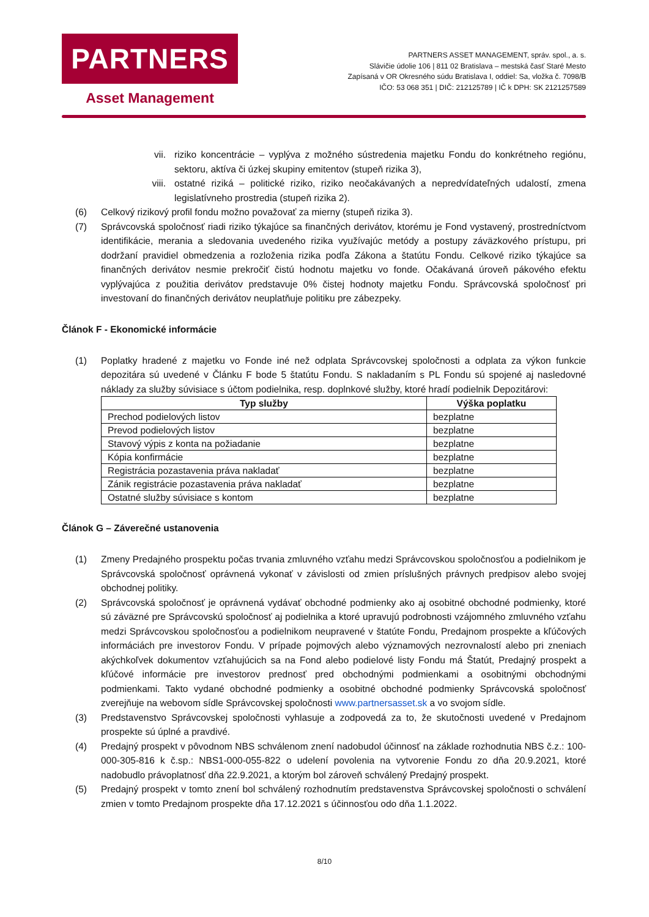PARTNERS
Asset Management
PARTNERS ASSET MANAGEMENT, správ. spol., a. s.
Slávičie údolie 106 | 811 02 Bratislava – mestská časť Staré Mesto
Zapísaná v OR Okresného súdu Bratislava I, oddiel: Sa, vložka č. 7098/B
IČO: 53 068 351 | DIČ: 212125789 | IČ k DPH: SK 2121257589
vii. riziko koncentrácie – vyplýva z možného sústredenia majetku Fondu do konkrétneho regiónu, sektoru, aktíva či úzkej skupiny emitentov (stupeň rizika 3),
viii. ostatné riziká – politické riziko, riziko neočakávaných a nepredvídateľných udalostí, zmena legislatívneho prostredia (stupeň rizika 2).
(6) Celkový rizikový profil fondu možno považovať za mierny (stupeň rizika 3).
(7) Správcovská spoločnosť riadi riziko týkajúce sa finančných derivátov, ktorému je Fond vystavený, prostredníctvom identifikácie, merania a sledovania uvedeného rizika využívajúc metódy a postupy záväzkového prístupu, pri dodržaní pravidiel obmedzenia a rozloženia rizika podľa Zákona a štatútu Fondu. Celkové riziko týkajúce sa finančných derivátov nesmie prekročiť čistú hodnotu majetku vo fonde. Očakávaná úroveň pákového efektu vyplývajúca z použitia derivátov predstavuje 0% čistej hodnoty majetku Fondu. Správcovská spoločnosť pri investovaní do finančných derivátov neuplatňuje politiku pre zábezpeky.
Článok F - Ekonomické informácie
(1) Poplatky hradené z majetku vo Fonde iné než odplata Správcovskej spoločnosti a odplata za výkon funkcie depozitára sú uvedené v Článku F bode 5 štatútu Fondu. S nakladaním s PL Fondu sú spojené aj nasledovné náklady za služby súvisiace s účtom podielnika, resp. doplnkové služby, ktoré hradí podielnik Depozitárovi:
| Typ služby | Výška poplatku |
| --- | --- |
| Prechod podielových listov | bezplatne |
| Prevod podielových listov | bezplatne |
| Stavový výpis z konta na požiadanie | bezplatne |
| Kópia konfirmácie | bezplatne |
| Registrácia pozastavenia práva nakladať | bezplatne |
| Zánik registrácie pozastavenia práva nakladať | bezplatne |
| Ostatné služby súvisiace s kontom | bezplatne |
Článok G – Záverečné ustanovenia
(1) Zmeny Predajného prospektu počas trvania zmluvného vzťahu medzi Správcovskou spoločnosťou a podielnikom je Správcovská spoločnosť oprávnená vykonať v závislosti od zmien príslušných právnych predpisov alebo svojej obchodnej politiky.
(2) Správcovská spoločnosť je oprávnená vydávať obchodné podmienky ako aj osobitné obchodné podmienky, ktoré sú záväzné pre Správcovskú spoločnosť aj podielnika a ktoré upravujú podrobnosti vzájomného zmluvného vzťahu medzi Správcovskou spoločnosťou a podielnikom neupravené v štatúte Fondu, Predajnom prospekte a kľúčových informáciách pre investorov Fondu. V prípade pojmových alebo významových nezrovnalostí alebo pri zneniach akýchkoľvek dokumentov vzťahujúcich sa na Fond alebo podielové listy Fondu má Štatút, Predajný prospekt a kľúčové informácie pre investorov prednosť pred obchodnými podmienkami a osobitnými obchodnými podmienkami. Takto vydané obchodné podmienky a osobitné obchodné podmienky Správcovská spoločnosť zverejňuje na webovom sídle Správcovskej spoločnosti www.partnersasset.sk a vo svojom sídle.
(3) Predstavenstvo Správcovskej spoločnosti vyhlasuje a zodpovedá za to, že skutočnosti uvedené v Predajnom prospekte sú úplné a pravdivé.
(4) Predajný prospekt v pôvodnom NBS schválenom znení nadobudol účinnosť na základe rozhodnutia NBS č.z.: 100-000-305-816 k č.sp.: NBS1-000-055-822 o udelení povolenia na vytvorenie Fondu zo dňa 20.9.2021, ktoré nadobudlo právoplatnosť dňa 22.9.2021, a ktorým bol zároveň schválený Predajný prospekt.
(5) Predajný prospekt v tomto znení bol schválený rozhodnutím predstavenstva Správcovskej spoločnosti o schválení zmien v tomto Predajnom prospekte dňa 17.12.2021 s účinnosťou odo dňa 1.1.2022.
8/10